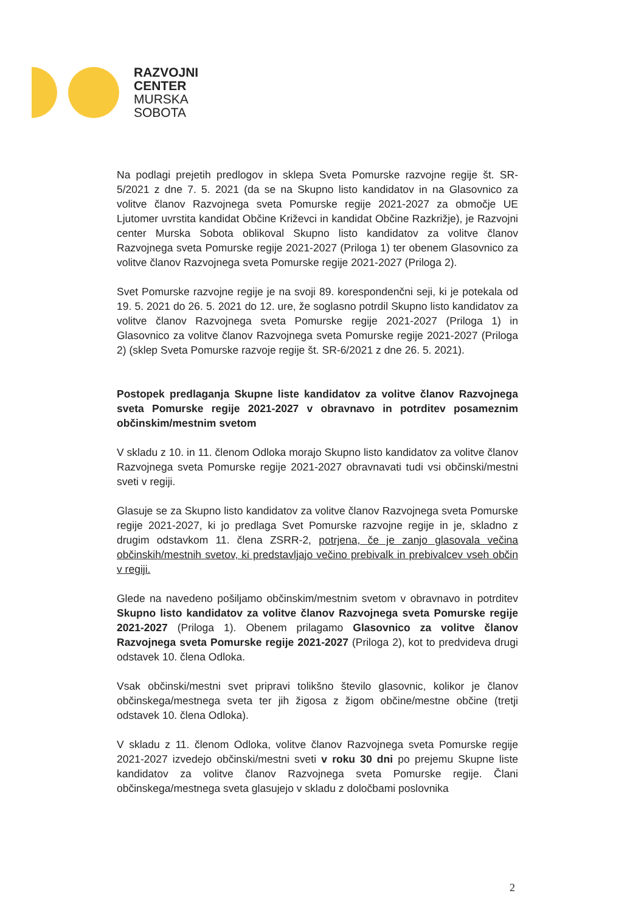RAZVOJNI
CENTER
MURSKA
SOBOTA
Na podlagi prejetih predlogov in sklepa Sveta Pomurske razvojne regije št. SR-5/2021 z dne 7. 5. 2021 (da se na Skupno listo kandidatov in na Glasovnico za volitve članov Razvojnega sveta Pomurske regije 2021-2027 za območje UE Ljutomer uvrstita kandidat Občine Križevci in kandidat Občine Razkrižje), je Razvojni center Murska Sobota oblikoval Skupno listo kandidatov za volitve članov Razvojnega sveta Pomurske regije 2021-2027 (Priloga 1) ter obenem Glasovnico za volitve članov Razvojnega sveta Pomurske regije 2021-2027 (Priloga 2).
Svet Pomurske razvojne regije je na svoji 89. korespondenčni seji, ki je potekala od 19. 5. 2021 do 26. 5. 2021 do 12. ure, že soglasno potrdil Skupno listo kandidatov za volitve članov Razvojnega sveta Pomurske regije 2021-2027 (Priloga 1) in Glasovnico za volitve članov Razvojnega sveta Pomurske regije 2021-2027 (Priloga 2) (sklep Sveta Pomurske razvoje regije št. SR-6/2021 z dne 26. 5. 2021).
Postopek predlaganja Skupne liste kandidatov za volitve članov Razvojnega sveta Pomurske regije 2021-2027 v obravnavo in potrditev posameznim občinskim/mestnim svetom
V skladu z 10. in 11. členom Odloka morajo Skupno listo kandidatov za volitve članov Razvojnega sveta Pomurske regije 2021-2027 obravnavati tudi vsi občinski/mestni sveti v regiji.
Glasuje se za Skupno listo kandidatov za volitve članov Razvojnega sveta Pomurske regije 2021-2027, ki jo predlaga Svet Pomurske razvojne regije in je, skladno z drugim odstavkom 11. člena ZSRR-2, potrjena, če je zanjo glasovala večina občinskih/mestnih svetov, ki predstavljajo večino prebivalk in prebivalcev vseh občin v regiji.
Glede na navedeno pošiljamo občinskim/mestnim svetom v obravnavo in potrditev Skupno listo kandidatov za volitve članov Razvojnega sveta Pomurske regije 2021-2027 (Priloga 1). Obenem prilagamo Glasovnico za volitve članov Razvojnega sveta Pomurske regije 2021-2027 (Priloga 2), kot to predvideva drugi odstavek 10. člena Odloka.
Vsak občinski/mestni svet pripravi tolikšno število glasovnic, kolikor je članov občinskega/mestnega sveta ter jih žigosa z žigom občine/mestne občine (tretji odstavek 10. člena Odloka).
V skladu z 11. členom Odloka, volitve članov Razvojnega sveta Pomurske regije 2021-2027 izvedejo občinski/mestni sveti v roku 30 dni po prejemu Skupne liste kandidatov za volitve članov Razvojnega sveta Pomurske regije. Člani občinskega/mestnega sveta glasujejo v skladu z določbami poslovnika
2